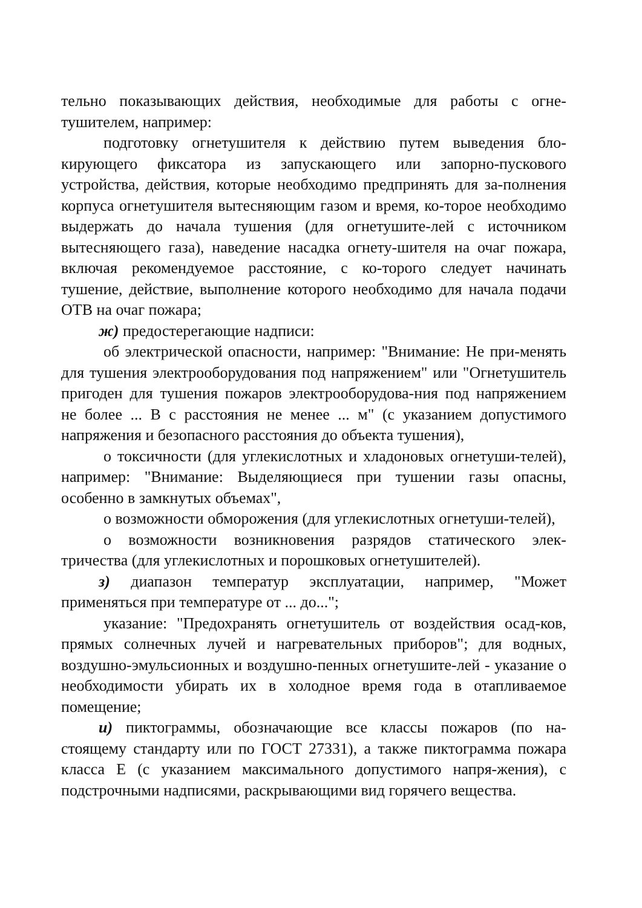тельно показывающих действия, необходимые для работы с огне-тушителем, например:
подготовку огнетушителя к действию путем выведения бло-кирующего фиксатора из запускающего или запорно-пускового устройства, действия, которые необходимо предпринять для за-полнения корпуса огнетушителя вытесняющим газом и время, ко-торое необходимо выдержать до начала тушения (для огнетушите-лей с источником вытесняющего газа), наведение насадка огнету-шителя на очаг пожара, включая рекомендуемое расстояние, с ко-торого следует начинать тушение, действие, выполнение которого необходимо для начала подачи ОТВ на очаг пожара;
ж) предостерегающие надписи:
об электрической опасности, например: "Внимание: Не при-менять для тушения электрооборудования под напряжением" или "Огнетушитель пригоден для тушения пожаров электрооборудова-ния под напряжением не более ... В с расстояния не менее ... м" (с указанием допустимого напряжения и безопасного расстояния до объекта тушения),
о токсичности (для углекислотных и хладоновых огнетуши-телей), например: "Внимание: Выделяющиеся при тушении газы опасны, особенно в замкнутых объемах",
о возможности обморожения (для углекислотных огнетуши-телей),
о возможности возникновения разрядов статического элек-тричества (для углекислотных и порошковых огнетушителей).
з) диапазон температур эксплуатации, например, "Может применяться при температуре от ... до...";
указание: "Предохранять огнетушитель от воздействия осад-ков, прямых солнечных лучей и нагревательных приборов"; для водных, воздушно-эмульсионных и воздушно-пенных огнетушите-лей - указание о необходимости убирать их в холодное время года в отапливаемое помещение;
и) пиктограммы, обозначающие все классы пожаров (по на-стоящему стандарту или по ГОСТ 27331), а также пиктограмма пожара класса Е (с указанием максимального допустимого напря-жения), с подстрочными надписями, раскрывающими вид горячего вещества.